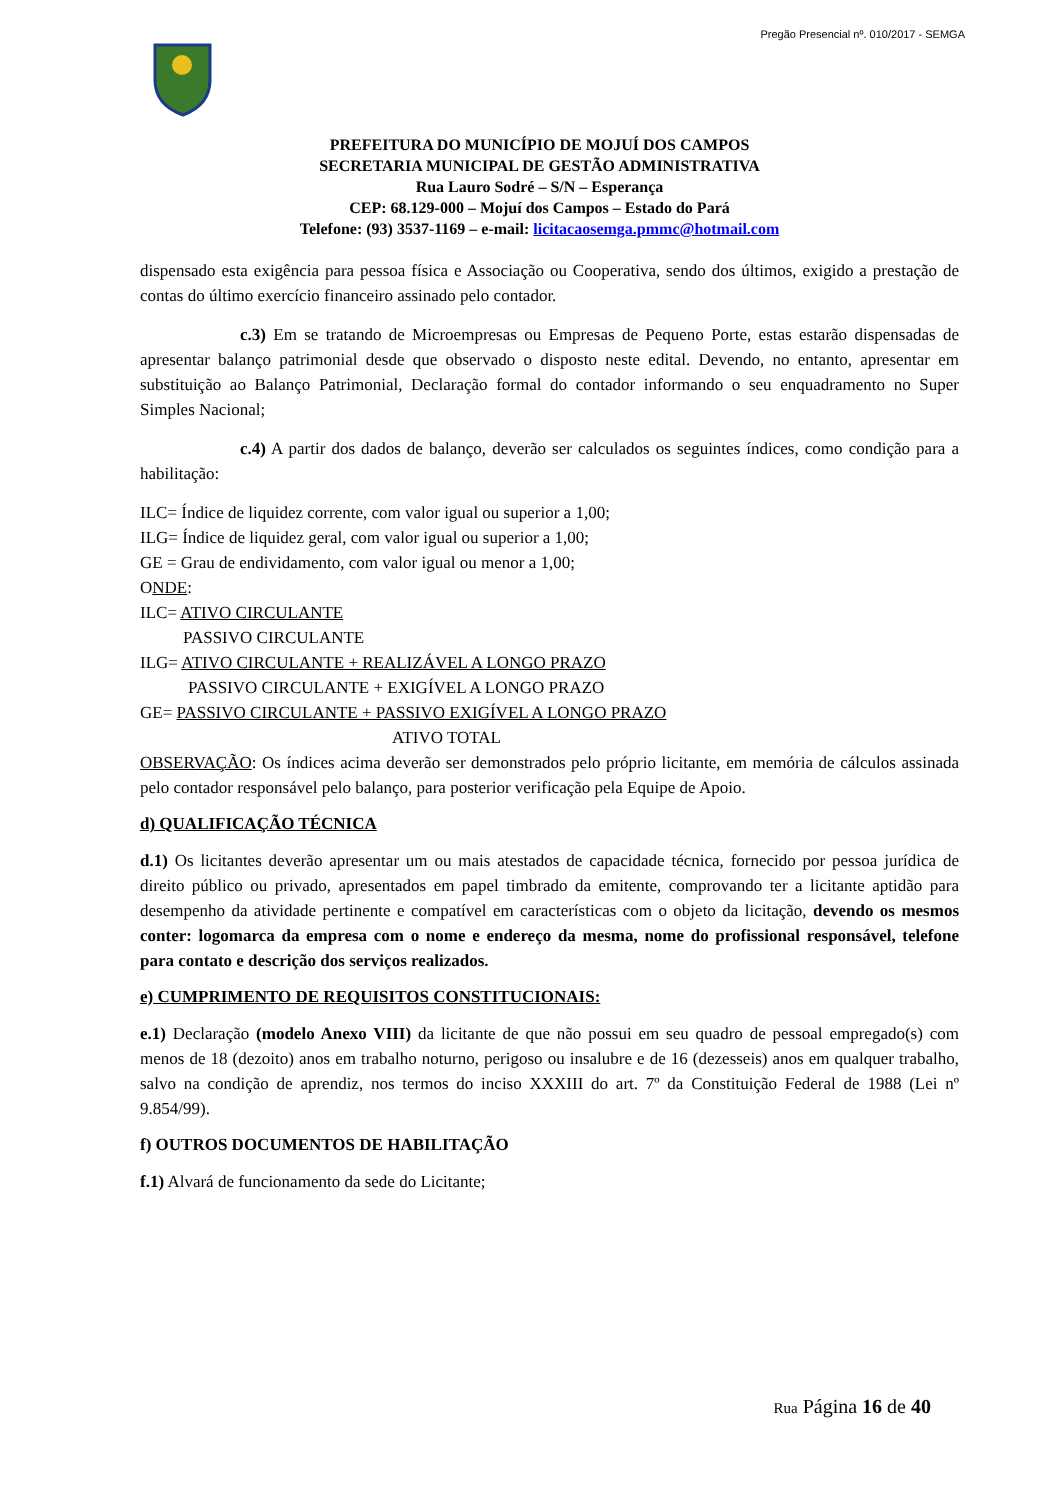Pregão Presencial nº. 010/2017 - SEMGA
PREFEITURA DO MUNICÍPIO DE MOJUÍ DOS CAMPOS
SECRETARIA MUNICIPAL DE GESTÃO ADMINISTRATIVA
Rua Lauro Sodré – S/N – Esperança
CEP: 68.129-000 – Mojuí dos Campos – Estado do Pará
Telefone: (93) 3537-1169 – e-mail: licitacaosemga.pmmc@hotmail.com
dispensado esta exigência para pessoa física e Associação ou Cooperativa, sendo dos últimos, exigido a prestação de contas do último exercício financeiro assinado pelo contador.
c.3) Em se tratando de Microempresas ou Empresas de Pequeno Porte, estas estarão dispensadas de apresentar balanço patrimonial desde que observado o disposto neste edital. Devendo, no entanto, apresentar em substituição ao Balanço Patrimonial, Declaração formal do contador informando o seu enquadramento no Super Simples Nacional;
c.4) A partir dos dados de balanço, deverão ser calculados os seguintes índices, como condição para a habilitação:
ILC= Índice de liquidez corrente, com valor igual ou superior a 1,00;
ILG= Índice de liquidez geral, com valor igual ou superior a 1,00;
GE = Grau de endividamento, com valor igual ou menor a 1,00;
ONDE:
ILC= ATIVO CIRCULANTE
PASSIVO CIRCULANTE
ILG= ATIVO CIRCULANTE + REALIZÁVEL A LONGO PRAZO
PASSIVO CIRCULANTE + EXIGÍVEL A LONGO PRAZO
GE= PASSIVO CIRCULANTE + PASSIVO EXIGÍVEL A LONGO PRAZO
ATIVO TOTAL
OBSERVAÇÃO: Os índices acima deverão ser demonstrados pelo próprio licitante, em memória de cálculos assinada pelo contador responsável pelo balanço, para posterior verificação pela Equipe de Apoio.
d) QUALIFICAÇÃO TÉCNICA
d.1) Os licitantes deverão apresentar um ou mais atestados de capacidade técnica, fornecido por pessoa jurídica de direito público ou privado, apresentados em papel timbrado da emitente, comprovando ter a licitante aptidão para desempenho da atividade pertinente e compatível em características com o objeto da licitação, devendo os mesmos conter: logomarca da empresa com o nome e endereço da mesma, nome do profissional responsável, telefone para contato e descrição dos serviços realizados.
e) CUMPRIMENTO DE REQUISITOS CONSTITUCIONAIS:
e.1) Declaração (modelo Anexo VIII) da licitante de que não possui em seu quadro de pessoal empregado(s) com menos de 18 (dezoito) anos em trabalho noturno, perigoso ou insalubre e de 16 (dezesseis) anos em qualquer trabalho, salvo na condição de aprendiz, nos termos do inciso XXXIII do art. 7º da Constituição Federal de 1988 (Lei nº 9.854/99).
f) OUTROS DOCUMENTOS DE HABILITAÇÃO
f.1) Alvará de funcionamento da sede do Licitante;
Rua Página 16 de 40